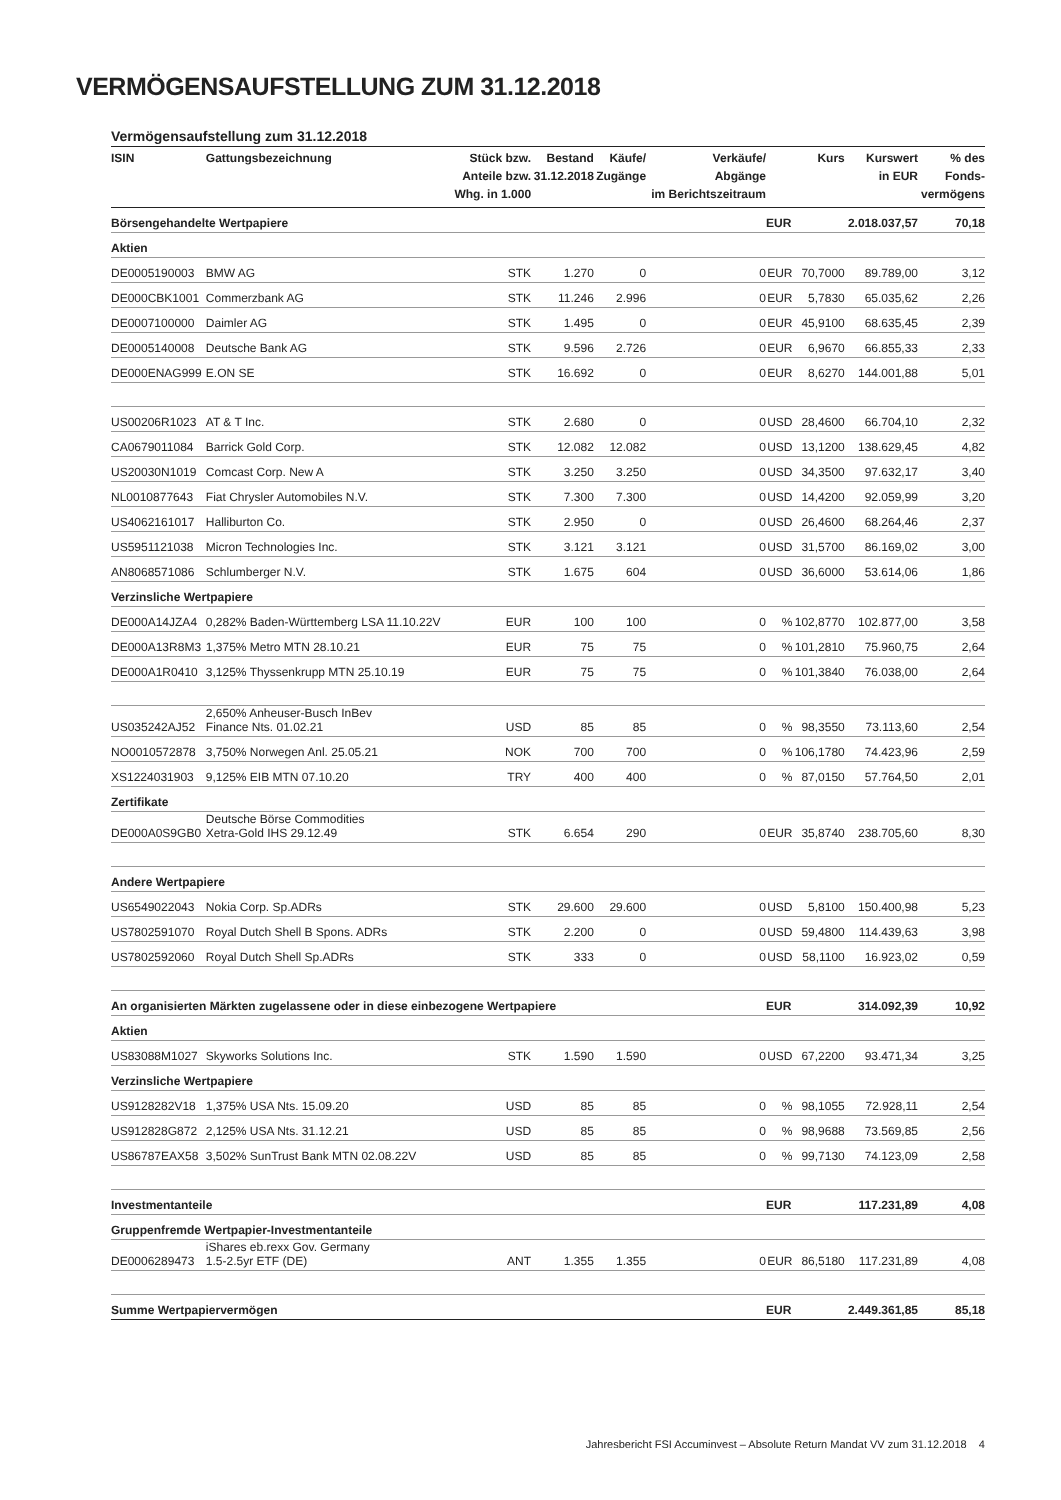VERMÖGENSAUFSTELLUNG ZUM 31.12.2018
Vermögensaufstellung zum 31.12.2018
| ISIN | Gattungsbezeichnung | Stück bzw. Anteile bzw. Whg. in 1.000 | Bestand 31.12.2018 | Käufe/ Zugänge | Verkäufe/ Abgänge im Berichtszeitraum | | Kurs | Kurswert in EUR | % des Fonds- vermögens |
| --- | --- | --- | --- | --- | --- | --- | --- | --- | --- |
| Börsengehandelte Wertpapiere | | | | | | EUR | | 2.018.037,57 | 70,18 |
| Aktien | | | | | | | | | |
| DE0005190003 | BMW AG | STK | 1.270 | 0 | 0 | EUR | 70,7000 | 89.789,00 | 3,12 |
| DE000CBK1001 | Commerzbank AG | STK | 11.246 | 2.996 | 0 | EUR | 5,7830 | 65.035,62 | 2,26 |
| DE0007100000 | Daimler AG | STK | 1.495 | 0 | 0 | EUR | 45,9100 | 68.635,45 | 2,39 |
| DE0005140008 | Deutsche Bank AG | STK | 9.596 | 2.726 | 0 | EUR | 6,9670 | 66.855,33 | 2,33 |
| DE000ENAG999 | E.ON SE | STK | 16.692 | 0 | 0 | EUR | 8,6270 | 144.001,88 | 5,01 |
| US00206R1023 | AT & T Inc. | STK | 2.680 | 0 | 0 | USD | 28,4600 | 66.704,10 | 2,32 |
| CA0679011084 | Barrick Gold Corp. | STK | 12.082 | 12.082 | 0 | USD | 13,1200 | 138.629,45 | 4,82 |
| US20030N1019 | Comcast Corp. New A | STK | 3.250 | 3.250 | 0 | USD | 34,3500 | 97.632,17 | 3,40 |
| NL0010877643 | Fiat Chrysler Automobiles N.V. | STK | 7.300 | 7.300 | 0 | USD | 14,4200 | 92.059,99 | 3,20 |
| US4062161017 | Halliburton Co. | STK | 2.950 | 0 | 0 | USD | 26,4600 | 68.264,46 | 2,37 |
| US5951121038 | Micron Technologies Inc. | STK | 3.121 | 3.121 | 0 | USD | 31,5700 | 86.169,02 | 3,00 |
| AN8068571086 | Schlumberger N.V. | STK | 1.675 | 604 | 0 | USD | 36,6000 | 53.614,06 | 1,86 |
| Verzinsliche Wertpapiere | | | | | | | | | |
| DE000A14JZA4 | 0,282% Baden-Württemberg LSA 11.10.22V | EUR | 100 | 100 | 0 | % | 102,8770 | 102.877,00 | 3,58 |
| DE000A13R8M3 | 1,375% Metro MTN 28.10.21 | EUR | 75 | 75 | 0 | % | 101,2810 | 75.960,75 | 2,64 |
| DE000A1R0410 | 3,125% Thyssenkrupp MTN 25.10.19 | EUR | 75 | 75 | 0 | % | 101,3840 | 76.038,00 | 2,64 |
| US035242AJ52 | 2,650% Anheuser-Busch InBev Finance Nts. 01.02.21 | USD | 85 | 85 | 0 | % | 98,3550 | 73.113,60 | 2,54 |
| NO0010572878 | 3,750% Norwegen Anl. 25.05.21 | NOK | 700 | 700 | 0 | % | 106,1780 | 74.423,96 | 2,59 |
| XS1224031903 | 9,125% EIB MTN 07.10.20 | TRY | 400 | 400 | 0 | % | 87,0150 | 57.764,50 | 2,01 |
| Zertifikate | | | | | | | | | |
| DE000A0S9GB0 | Deutsche Börse Commodities Xetra-Gold IHS 29.12.49 | STK | 6.654 | 290 | 0 | EUR | 35,8740 | 238.705,60 | 8,30 |
| Andere Wertpapiere | | | | | | | | | |
| US6549022043 | Nokia Corp. Sp.ADRs | STK | 29.600 | 29.600 | 0 | USD | 5,8100 | 150.400,98 | 5,23 |
| US7802591070 | Royal Dutch Shell B Spons. ADRs | STK | 2.200 | 0 | 0 | USD | 59,4800 | 114.439,63 | 3,98 |
| US7802592060 | Royal Dutch Shell Sp.ADRs | STK | 333 | 0 | 0 | USD | 58,1100 | 16.923,02 | 0,59 |
| An organisierten Märkten zugelassene oder in diese einbezogene Wertpapiere | | | | | | EUR | | 314.092,39 | 10,92 |
| Aktien | | | | | | | | | |
| US83088M1027 | Skyworks Solutions Inc. | STK | 1.590 | 1.590 | 0 | USD | 67,2200 | 93.471,34 | 3,25 |
| Verzinsliche Wertpapiere | | | | | | | | | |
| US9128282V18 | 1,375% USA Nts. 15.09.20 | USD | 85 | 85 | 0 | % | 98,1055 | 72.928,11 | 2,54 |
| US912828G872 | 2,125% USA Nts. 31.12.21 | USD | 85 | 85 | 0 | % | 98,9688 | 73.569,85 | 2,56 |
| US86787EAX58 | 3,502% SunTrust Bank MTN 02.08.22V | USD | 85 | 85 | 0 | % | 99,7130 | 74.123,09 | 2,58 |
| Investmentanteile | | | | | | EUR | | 117.231,89 | 4,08 |
| Gruppenfremde Wertpapier-Investmentanteile | | | | | | | | | |
| DE0006289473 | iShares eb.rexx Gov. Germany 1.5-2.5yr ETF (DE) | ANT | 1.355 | 1.355 | 0 | EUR | 86,5180 | 117.231,89 | 4,08 |
| Summe Wertpapiervermögen | | | | | | EUR | | 2.449.361,85 | 85,18 |
Jahresbericht FSI Accuminvest – Absolute Return Mandat VV zum 31.12.2018 4